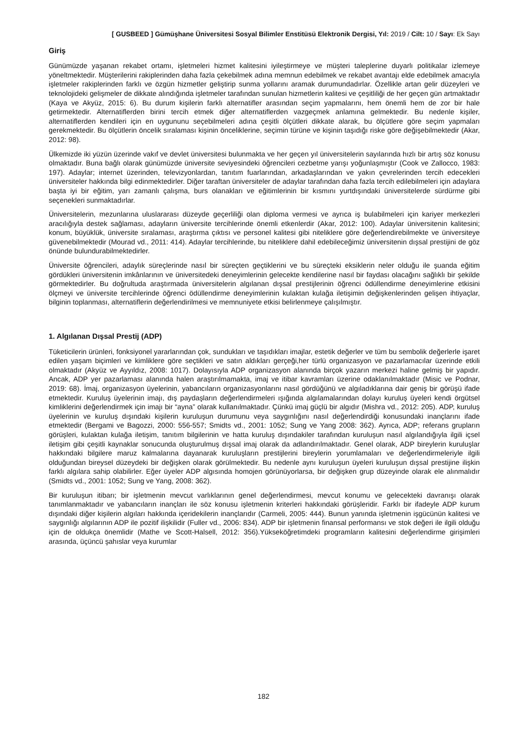[ GUSBEED ] Gümüşhane Üniversitesi Sosyal Bilimler Enstitüsü Elektronik Dergisi, Yıl: 2019 / Cilt: 10 / Sayı: Ek Sayı
Giriş
Günümüzde yaşanan rekabet ortamı, işletmeleri hizmet kalitesini iyileştirmeye ve müşteri taleplerine duyarlı politikalar izlemeye yöneltmektedir. Müşterilerini rakiplerinden daha fazla çekebilmek adına memnun edebilmek ve rekabet avantajı elde edebilmek amacıyla işletmeler rakiplerinden farklı ve özgün hizmetler geliştirip sunma yollarını aramak durumundadırlar. Özellikle artan gelir düzeyleri ve teknolojideki gelişmeler de dikkate alındığında işletmeler tarafından sunulan hizmetlerin kalitesi ve çeşitliliği de her geçen gün artmaktadır (Kaya ve Akyüz, 2015: 6). Bu durum kişilerin farklı alternatifler arasından seçim yapmalarını, hem önemli hem de zor bir hale getirmektedir. Alternatiflerden birini tercih etmek diğer alternatiflerden vazgeçmek anlamına gelmektedir. Bu nedenle kişiler, alternatiflerden kendileri için en uygununu seçebilmeleri adına çeşitli ölçütleri dikkate alarak, bu ölçütlere göre seçim yapmaları gerekmektedir. Bu ölçütlerin öncelik sıralaması kişinin önceliklerine, seçimin türüne ve kişinin taşıdığı riske göre değişebilmektedir (Akar, 2012: 98).
Ülkemizde iki yüzün üzerinde vakıf ve devlet üniversitesi bulunmakta ve her geçen yıl üniversitelerin sayılarında hızlı bir artış söz konusu olmaktadır. Buna bağlı olarak günümüzde üniversite seviyesindeki öğrencileri cezbetme yarışı yoğunlaşmıştır (Cook ve Zallocco, 1983: 197). Adaylar; internet üzerinden, televizyonlardan, tanıtım fuarlarından, arkadaşlarından ve yakın çevrelerinden tercih edecekleri üniversiteler hakkında bilgi edinmektedirler. Diğer taraftan üniversiteler de adaylar tarafından daha fazla tercih edilebilmeleri için adaylara başta iyi bir eğitim, yarı zamanlı çalışma, burs olanakları ve eğitimlerinin bir kısmını yurtdışındaki üniversitelerde sürdürme gibi seçenekleri sunmaktadırlar.
Üniversitelerin, mezunlarına uluslararası düzeyde geçerliliği olan diploma vermesi ve ayrıca iş bulabilmeleri için kariyer merkezleri aracılığıyla destek sağlaması, adayların üniversite tercihlerinde önemli etkenlerdir (Akar, 2012: 100). Adaylar üniversitenin kalitesini; konum, büyüklük, üniversite sıralaması, araştırma çıktısı ve personel kalitesi gibi niteliklere göre değerlendirebilmekte ve üniversiteye güvenebilmektedir (Mourad vd., 2011: 414). Adaylar tercihlerinde, bu niteliklere dahil edebileceğimiz üniversitenin dışsal prestijini de göz önünde bulundurabilmektedirler.
Üniversite öğrencileri, adaylık süreçlerinde nasıl bir süreçten geçtiklerini ve bu süreçteki eksiklerin neler olduğu ile şuanda eğitim gördükleri üniversitenin imkânlarının ve üniversitedeki deneyimlerinin gelecekte kendilerine nasıl bir faydası olacağını sağlıklı bir şekilde görmektedirler. Bu doğrultuda araştırmada üniversitelerin algılanan dışsal prestijlerinin öğrenci ödüllendirme deneyimlerine etkisini ölçmeyi ve üniversite tercihlerinde öğrenci ödüllendirme deneyimlerinin kulaktan kulağa iletişimin değişkenlerinden gelişen ihtiyaçlar, bilginin toplanması, alternatiflerin değerlendirilmesi ve memnuniyete etkisi belirlenmeye çalışılmıştır.
1. Algılanan Dışsal Prestij (ADP)
Tüketicilerin ürünleri, fonksiyonel yararlarından çok, sundukları ve taşıdıkları imajlar, estetik değerler ve tüm bu sembolik değerlerle işaret edilen yaşam biçimleri ve kimliklere göre seçtikleri ve satın aldıkları gerçeği,her türlü organizasyon ve pazarlamacılar üzerinde etkili olmaktadır (Akyüz ve Ayyıldız, 2008: 1017). Dolayısıyla ADP organizasyon alanında birçok yazarın merkezi haline gelmiş bir yapıdır. Ancak, ADP yer pazarlaması alanında halen araştırılmamakta, imaj ve itibar kavramları üzerine odaklanılmaktadır (Misic ve Podnar, 2019: 68). İmaj, organizasyon üyelerinin, yabancıların organizasyonlarını nasıl gördüğünü ve algıladıklarına dair geniş bir görüşü ifade etmektedir. Kuruluş üyelerinin imajı, dış paydaşların değerlendirmeleri ışığında algılamalarından dolayı kuruluş üyeleri kendi örgütsel kimliklerini değerlendirmek için imajı bir “ayna” olarak kullanılmaktadır. Çünkü imaj güçlü bir algıdır (Mishra vd., 2012: 205). ADP, kuruluş üyelerinin ve kuruluş dışındaki kişilerin kuruluşun durumunu veya saygınlığını nasıl değerlendirdiği konusundaki inançlarını ifade etmektedir (Bergami ve Bagozzi, 2000: 556-557; Smidts vd., 2001: 1052; Sung ve Yang 2008: 362). Ayrıca, ADP; referans grupların görüşleri, kulaktan kulağa iletişim, tanıtım bilgilerinin ve hatta kuruluş dışındakiler tarafından kuruluşun nasıl algılandığıyla ilgili içsel iletişim gibi çeşitli kaynaklar sonucunda oluşturulmuş dışsal imaj olarak da adlandırılmaktadır. Genel olarak, ADP bireylerin kuruluşlar hakkındaki bilgilere maruz kalmalarına dayanarak kuruluşların prestijlerini bireylerin yorumlamaları ve değerlendirmeleriyle ilgili olduğundan bireysel düzeydeki bir değişken olarak görülmektedir. Bu nedenle aynı kuruluşun üyeleri kuruluşun dışsal prestijine ilişkin farklı algılara sahip olabilirler. Eğer üyeler ADP algısında homojen görünüyorlarsa, bir değişken grup düzeyinde olarak ele alınmalıdır (Smidts vd., 2001: 1052; Sung ve Yang, 2008: 362).
Bir kuruluşun itibarı; bir işletmenin mevcut varlıklarının genel değerlendirmesi, mevcut konumu ve gelecekteki davranışı olarak tanımlanmaktadır ve yabancıların inançları ile söz konusu işletmenin kriterleri hakkındaki görüşleridir. Farklı bir ifadeyle ADP kurum dışındaki diğer kişilerin algıları hakkında içeridekilerin inançlarıdır (Carmeli, 2005: 444). Bunun yanında işletmenin işgücünün kalitesi ve saygınlığı algılarının ADP ile pozitif ilişkilidir (Fuller vd., 2006: 834). ADP bir işletmenin finansal performansı ve stok değeri ile ilgili olduğu için de oldukça önemlidir (Mathe ve Scott-Halsell, 2012: 356).Yükseköğretimdeki programların kalitesini değerlendirme girişimleri arasında, üçüncü şahıslar veya kurumlar
182